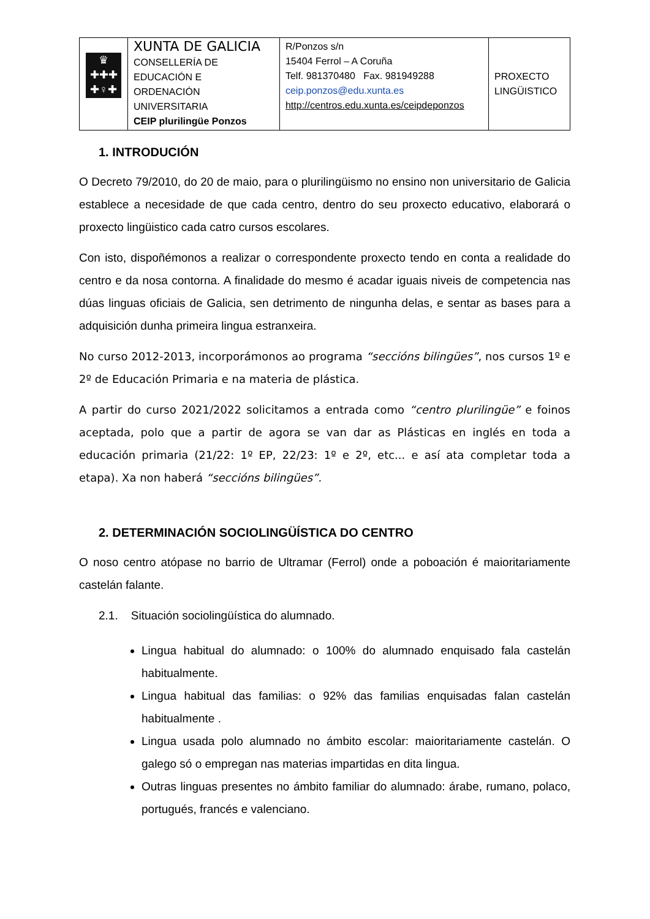| ♛ ✚✚✚ ✚♀✚ | XUNTA DE GALICIA CONSELLERÍA DE EDUCACIÓN E ORDENACIÓN UNIVERSITARIA CEIP plurilingüe Ponzos | R/Ponzos s/n 15404 Ferrol – A Coruña Telf. 981370480 Fax. 981949288 ceip.ponzos@edu.xunta.es http://centros.edu.xunta.es/ceipdeponzos | PROXECTO LINGÜISTICO |
1. INTRODUCIÓN
O Decreto 79/2010, do 20 de maio, para o plurilingüismo no ensino non universitario de Galicia establece a necesidade de que cada centro, dentro do seu proxecto educativo, elaborará o proxecto lingüistico cada catro cursos escolares.
Con isto, dispoñémonos a realizar o correspondente proxecto tendo en conta a realidade do centro e da nosa contorna. A finalidade do mesmo é acadar iguais niveis de competencia nas dúas linguas oficiais de Galicia, sen detrimento de ningunha delas, e sentar as bases para a adquisición dunha primeira lingua estranxeira.
No curso 2012-2013, incorporámonos ao programa “seccións bilingües”, nos cursos 1º e 2º de Educación Primaria e na materia de plástica.
A partir do curso 2021/2022 solicitamos a entrada como “centro plurilingüe” e foinos aceptada, polo que a partir de agora se van dar as Plásticas en inglés en toda a educación primaria (21/22: 1º EP, 22/23: 1º e 2º, etc... e así ata completar toda a etapa). Xa non haberá “seccións bilingües”.
2. DETERMINACIÓN SOCIOLINGÜÍSTICA DO CENTRO
O noso centro atópase no barrio de Ultramar (Ferrol) onde a poboación é maioritariamente castelán falante.
2.1. Situación sociolingüística do alumnado.
Lingua habitual do alumnado: o 100% do alumnado enquisado fala castelán habitualmente.
Lingua habitual das familias: o 92% das familias enquisadas falan castelán habitualmente .
Lingua usada polo alumnado no ámbito escolar: maioritariamente castelán. O galego só o empregan nas materias impartidas en dita lingua.
Outras linguas presentes no ámbito familiar do alumnado: árabe, rumano, polaco, portugués, francés e valenciano.